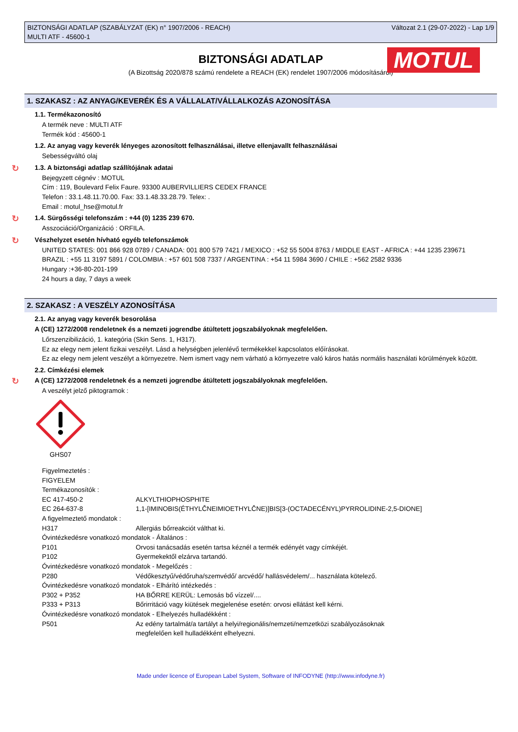BIZTONSÁGI ADATLAP (SZABÁLYZAT (EK) n° 1907/2006 - REACH)
MULTI ATF - 45600-1
Változat 2.1 (29-07-2022) - Lap 1/9
MOTUL
BIZTONSÁGI ADATLAP
(A Bizottság 2020/878 számú rendelete a REACH (EK) rendelet 1907/2006 módosításáról)
1. SZAKASZ : AZ ANYAG/KEVERÉK ÉS A VÁLLALAT/VÁLLALKOZÁS AZONOSÍTÁSA
1.1. Termékazonosító
A termék neve : MULTI ATF
Termék kód : 45600-1
1.2. Az anyag vagy keverék lényeges azonosított felhasználásai, illetve ellenjavallt felhasználásai
Sebességváltó olaj
↻ 1.3. A biztonsági adatlap szállítójának adatai
Bejegyzett cégnév : MOTUL
Cím : 119, Boulevard Felix Faure. 93300 AUBERVILLIERS CEDEX FRANCE
Telefon : 33.1.48.11.70.00. Fax: 33.1.48.33.28.79. Telex: .
Email : motul_hse@motul.fr
↻ 1.4. Sürgősségi telefonszám : +44 (0) 1235 239 670.
Asszociáció/Organizáció : ORFILA.
↻ Vészhelyzet esetén hívható egyéb telefonszámok
UNITED STATES: 001 866 928 0789 / CANADA: 001 800 579 7421 / MEXICO : +52 55 5004 8763 / MIDDLE EAST - AFRICA : +44 1235 239671
BRAZIL : +55 11 3197 5891 / COLOMBIA : +57 601 508 7337 / ARGENTINA : +54 11 5984 3690 / CHILE : +562 2582 9336
Hungary :+36-80-201-199
24 hours a day, 7 days a week
2. SZAKASZ : A VESZÉLY AZONOSÍTÁSA
2.1. Az anyag vagy keverék besorolása
A (CE) 1272/2008 rendeletnek és a nemzeti jogrendbe átültetett jogszabályoknak megfelelően.
Lőrszenzibilizáció, 1. kategória (Skin Sens. 1, H317).
Ez az elegy nem jelent fizikai veszélyt. Lásd a helységben jelenlévő termékekkel kapcsolatos előírásokat.
Ez az elegy nem jelent veszélyt a környezetre. Nem ismert vagy nem várható a környezetre való káros hatás normális használati körülmények között.
2.2. Címkézési elemek
↻ A (CE) 1272/2008 rendeletnek és a nemzeti jogrendbe átültetett jogszabályoknak megfelelően.
A veszélyt jelző piktogramok :
GHS07
Figyelmeztetés :
FIGYELEM
Termékazonosítók :
EC 417-450-2 ALKYLTHIOPHOSPHITE
EC 264-637-8 1,1-[IMINOBIS(ÉTHYLČNEIMIOETHYLČNE)]BIS[3-(OCTADECÉNYL)PYRROLIDINE-2,5-DIONE]
A figyelmeztető mondatok :
H317 Allergiás bőrreakciót válthat ki.
Óvintézkedésre vonatkozó mondatok - Általános :
P101 Orvosi tanácsadás esetén tartsa kéznél a termék edényét vagy címkéjét.
P102 Gyermekektől elzárva tartandó.
Óvintézkedésre vonatkozó mondatok - Megelőzés :
P280 Védőkesztyű/védőruha/szemvédő/ arcvédő/ hallásvédelem/... használata kötelező.
Óvintézkedésre vonatkozó mondatok - Elhárító intézkedés :
P302 + P352 HA BŐRRE KERÜL: Lemosás bő vízzel/....
P333 + P313 Bőrirritáció vagy kiütések megjelenése esetén: orvosi ellátást kell kérni.
Óvintézkedésre vonatkozó mondatok - Elhelyezés hulladékként :
P501 Az edény tartalmát/a tartályt a helyi/regionális/nemzeti/nemzetközi szabályozásoknak
megfelelően kell hulladékként elhelyezni.
Made under licence of European Label System, Software of INFODYNE (http://www.infodyne.fr)